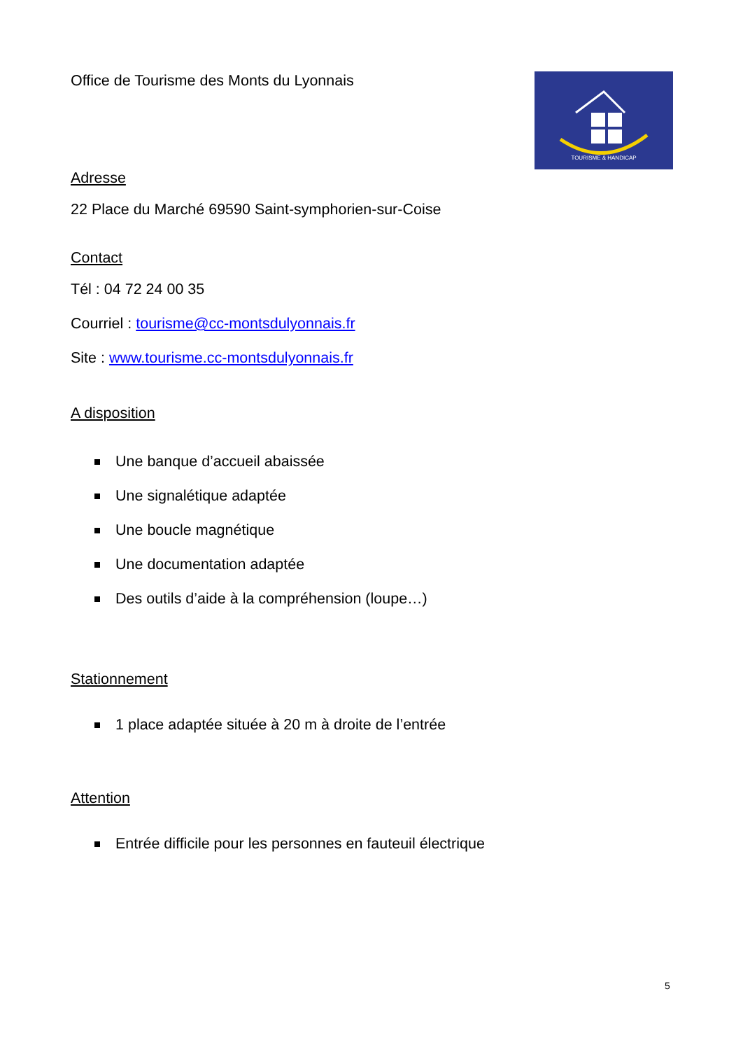Office de Tourisme des Monts du Lyonnais
TOURISME & HANDICAP
Adresse
22 Place du Marché 69590 Saint-symphorien-sur-Coise
Contact
Tél : 04 72 24 00 35
Courriel : tourisme@cc-montsdulyonnais.fr
Site : www.tourisme.cc-montsdulyonnais.fr
A disposition
Une banque d’accueil abaissée
Une signalétique adaptée
Une boucle magnétique
Une documentation adaptée
Des outils d’aide à la compréhension (loupe…)
Stationnement
1 place adaptée située à 20 m à droite de l’entrée
Attention
Entrée difficile pour les personnes en fauteuil électrique
5